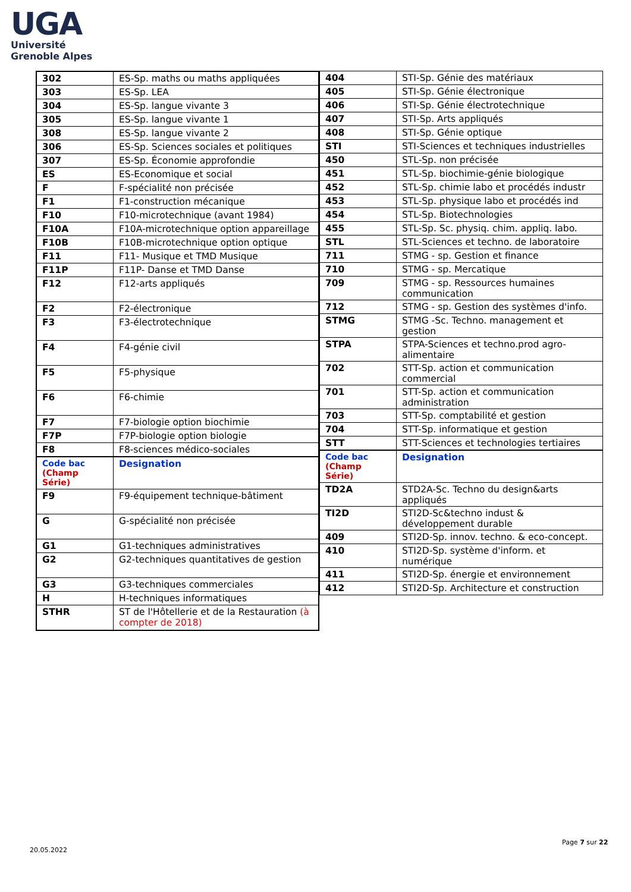UGA
Université
Grenoble Alpes
| 302 | ES-Sp. maths ou maths appliquées |
| 303 | ES-Sp. LEA |
| 304 | ES-Sp. langue vivante 3 |
| 305 | ES-Sp. langue vivante 1 |
| 308 | ES-Sp. langue vivante 2 |
| 306 | ES-Sp. Sciences sociales et politiques |
| 307 | ES-Sp. Économie approfondie |
| ES | ES-Economique et social |
| F | F-spécialité non précisée |
| F1 | F1-construction mécanique |
| F10 | F10-microtechnique (avant 1984) |
| F10A | F10A-microtechnique option appareillage |
| F10B | F10B-microtechnique option optique |
| F11 | F11- Musique et TMD Musique |
| F11P | F11P- Danse et TMD Danse |
| F12 | F12-arts appliqués |
| F2 | F2-électronique |
| F3 | F3-électrotechnique |
| F4 | F4-génie civil |
| F5 | F5-physique |
| F6 | F6-chimie |
| F7 | F7-biologie option biochimie |
| F7P | F7P-biologie option biologie |
| F8 | F8-sciences médico-sociales |
| Code bac (Champ Série) | Designation |
| F9 | F9-équipement technique-bâtiment |
| G | G-spécialité non précisée |
| G1 | G1-techniques administratives |
| G2 | G2-techniques quantitatives de gestion |
| G3 | G3-techniques commerciales |
| H | H-techniques informatiques |
| STHR | ST de l'Hôtellerie et de la Restauration (à compter de 2018) |
| 404 | STI-Sp. Génie des matériaux |
| 405 | STI-Sp. Génie électronique |
| 406 | STI-Sp. Génie électrotechnique |
| 407 | STI-Sp. Arts appliqués |
| 408 | STI-Sp. Génie optique |
| STI | STI-Sciences et techniques industrielles |
| 450 | STL-Sp. non précisée |
| 451 | STL-Sp. biochimie-génie biologique |
| 452 | STL-Sp. chimie labo et procédés industr |
| 453 | STL-Sp. physique labo et procédés ind |
| 454 | STL-Sp. Biotechnologies |
| 455 | STL-Sp. Sc. physiq. chim. appliq. labo. |
| STL | STL-Sciences et techno. de laboratoire |
| 711 | STMG - sp. Gestion et finance |
| 710 | STMG - sp. Mercatique |
| 709 | STMG - sp. Ressources humaines communication |
| 712 | STMG - sp. Gestion des systèmes d'info. |
| STMG | STMG -Sc. Techno. management et gestion |
| STPA | STPA-Sciences et techno.prod agro-alimentaire |
| 702 | STT-Sp. action et communication commercial |
| 701 | STT-Sp. action et communication administration |
| 703 | STT-Sp. comptabilité et gestion |
| 704 | STT-Sp. informatique et gestion |
| STT | STT-Sciences et technologies tertiaires |
| Code bac (Champ Série) | Designation |
| TD2A | STD2A-Sc. Techno du design&arts appliqués |
| TI2D | STI2D-Sc&techno indust & développement durable |
| 409 | STI2D-Sp. innov. techno. & eco-concept. |
| 410 | STI2D-Sp. système d'inform. et numérique |
| 411 | STI2D-Sp. énergie et environnement |
| 412 | STI2D-Sp. Architecture et construction |
Page 7 sur 22
20.05.2022